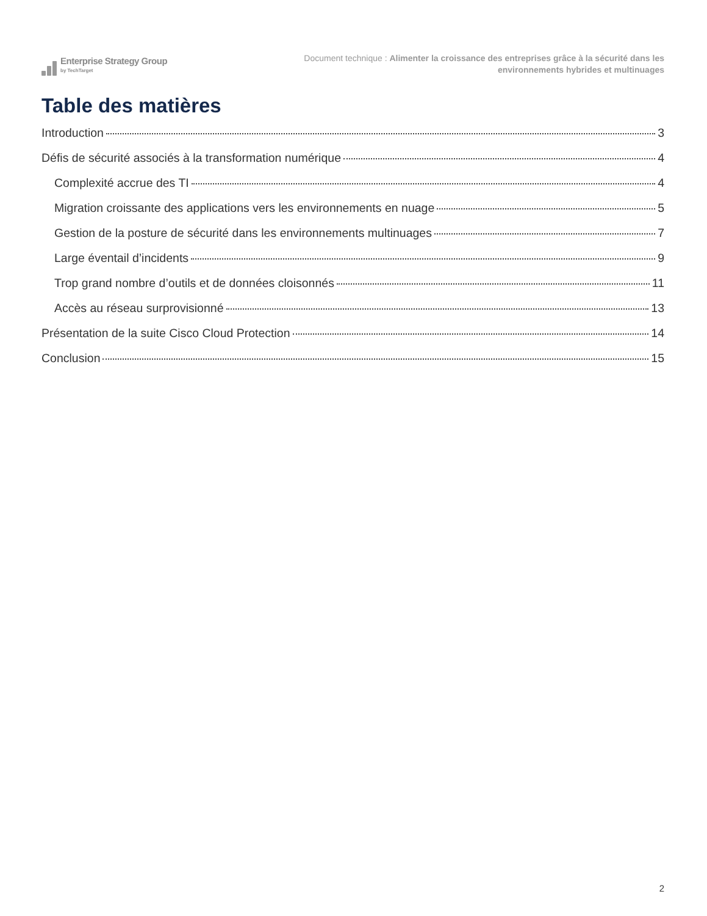Enterprise Strategy Group
by TechTarget
Document technique : Alimenter la croissance des entreprises grâce à la sécurité dans les
environnements hybrides et multinuages
Table des matières
Introduction 3
Défis de sécurité associés à la transformation numérique 4
Complexité accrue des TI 4
Migration croissante des applications vers les environnements en nuage 5
Gestion de la posture de sécurité dans les environnements multinuages 7
Large éventail d’incidents 9
Trop grand nombre d’outils et de données cloisonnés 11
Accès au réseau surprovisionné 13
Présentation de la suite Cisco Cloud Protection 14
Conclusion 15
2